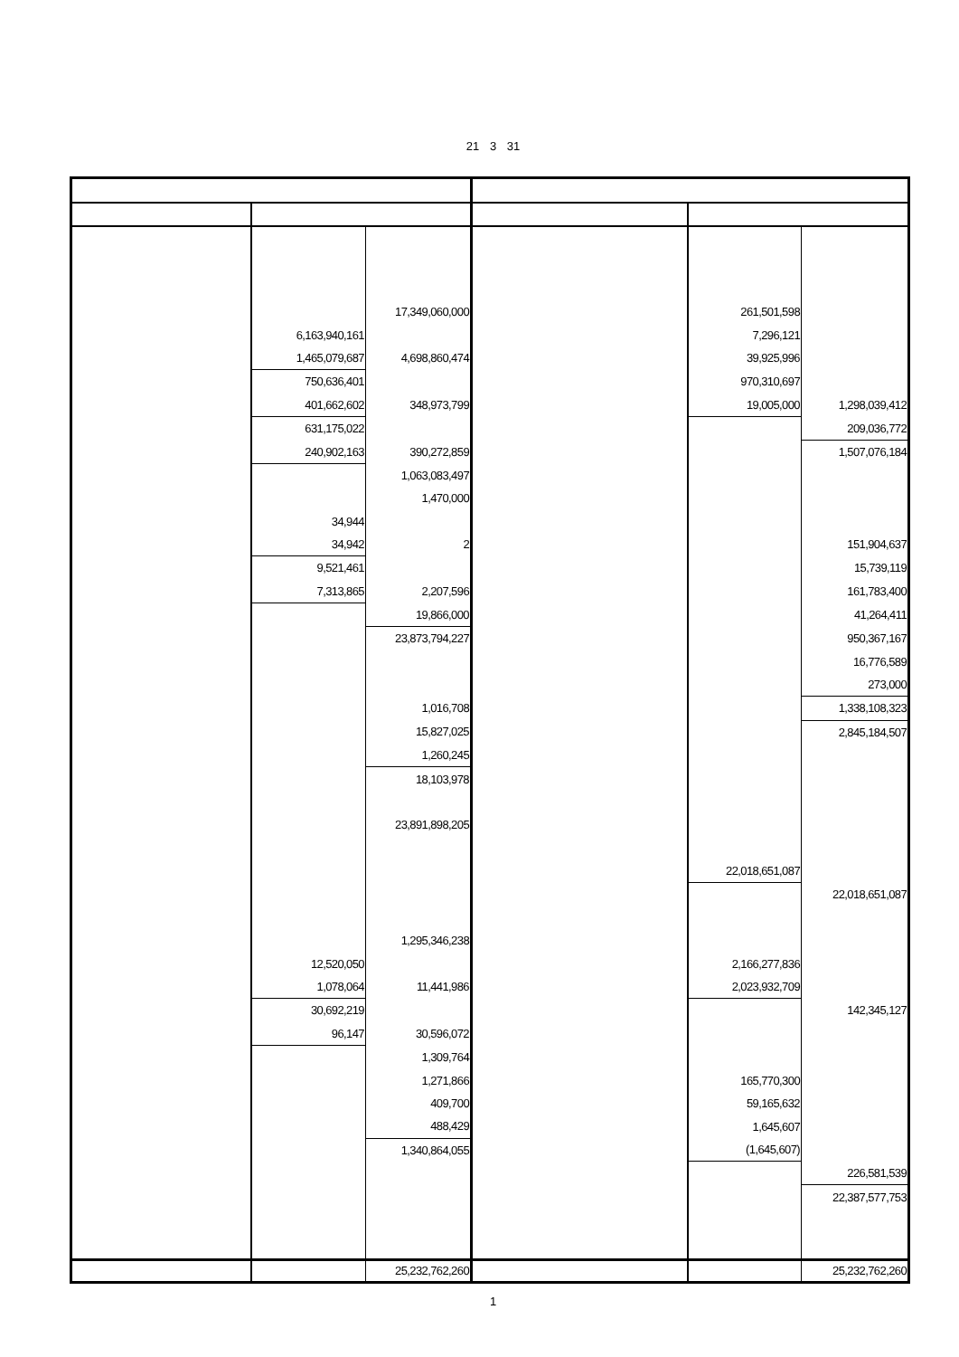21 3 31
| | | 17,349,060,000 | | 261,501,598 | |
| | 6,163,940,161 | | | 7,296,121 | |
| | 1,465,079,687 | 4,698,860,474 | | 39,925,996 | |
| | 750,636,401 | | | 970,310,697 | |
| | 401,662,602 | 348,973,799 | | 19,005,000 | 1,298,039,412 |
| | 631,175,022 | | | | 209,036,772 |
| | 240,902,163 | 390,272,859 | | | 1,507,076,184 |
| | | 1,063,083,497 | | | |
| | | 1,470,000 | | | |
| | 34,944 | | | | |
| | 34,942 | 2 | | | 151,904,637 |
| | 9,521,461 | | | | 15,739,119 |
| | 7,313,865 | 2,207,596 | | | 161,783,400 |
| | | 19,866,000 | | | 41,264,411 |
| | | 23,873,794,227 | | | 950,367,167 |
| | | | | | 16,776,589 |
| | | | | | 273,000 |
| | | 1,016,708 | | | 1,338,108,323 |
| | | 15,827,025 | | | 2,845,184,507 |
| | | 1,260,245 | | | |
| | | 18,103,978 | | | |
| | | 23,891,898,205 | | | |
| | | | | 22,018,651,087 | |
| | | | | | 22,018,651,087 |
| | | 1,295,346,238 | | | |
| | 12,520,050 | | | 2,166,277,836 | |
| | 1,078,064 | 11,441,986 | | 2,023,932,709 | |
| | 30,692,219 | | | | 142,345,127 |
| | 96,147 | 30,596,072 | | | |
| | | 1,309,764 | | | |
| | | 1,271,866 | | 165,770,300 | |
| | | 409,700 | | 59,165,632 | |
| | | 488,429 | | 1,645,607 | |
| | | 1,340,864,055 | | (1,645,607) | |
| | | | | | 226,581,539 |
| | | | | | 22,387,577,753 |
| | | 25,232,762,260 | | | 25,232,762,260 |
1